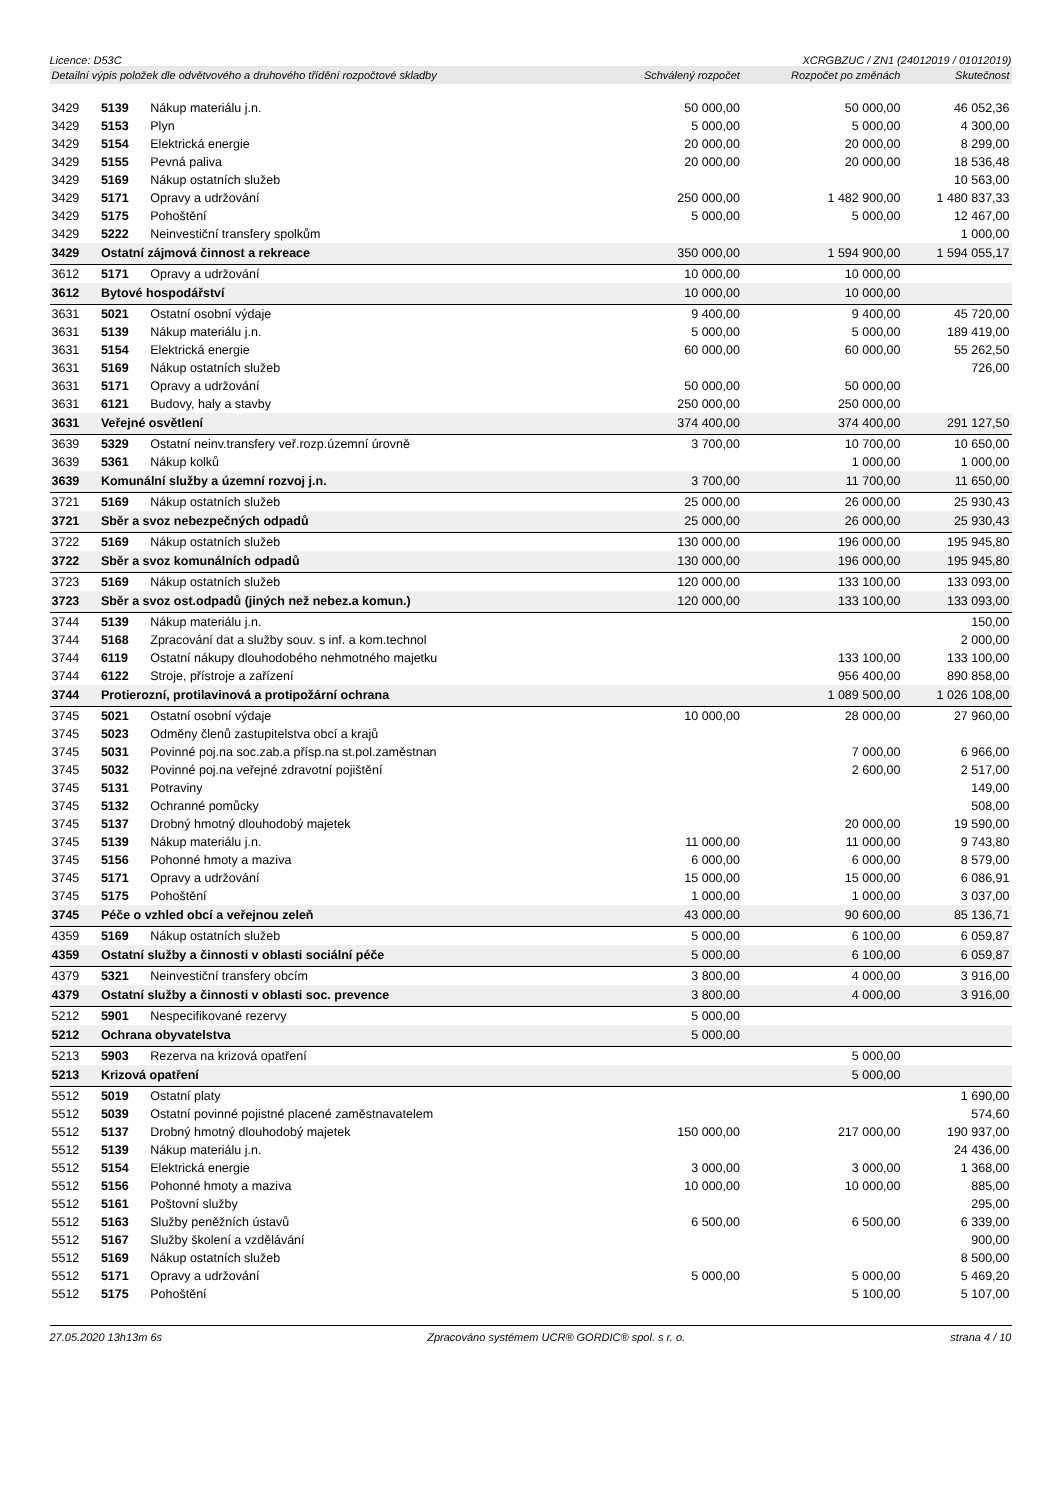Licence: D53C XCRGBZUC / ZN1 (24012019 / 01012019)
| Detailní výpis položek dle odvětvového a druhového třídění rozpočtové skladby | | | Schválený rozpočet | Rozpočet po změnách | Skutečnost |
| --- | --- | --- | --- | --- | --- |
| 3429 | 5139 | Nákup materiálu j.n. | 50 000,00 | 50 000,00 | 46 052,36 |
| 3429 | 5153 | Plyn | 5 000,00 | 5 000,00 | 4 300,00 |
| 3429 | 5154 | Elektrická energie | 20 000,00 | 20 000,00 | 8 299,00 |
| 3429 | 5155 | Pevná paliva | 20 000,00 | 20 000,00 | 18 536,48 |
| 3429 | 5169 | Nákup ostatních služeb | | | 10 563,00 |
| 3429 | 5171 | Opravy a udržování | 250 000,00 | 1 482 900,00 | 1 480 837,33 |
| 3429 | 5175 | Pohoštění | 5 000,00 | 5 000,00 | 12 467,00 |
| 3429 | 5222 | Neinvestiční transfery spolkům | | | 1 000,00 |
| 3429 | Ostatní zájmová činnost a rekreace | | 350 000,00 | 1 594 900,00 | 1 594 055,17 |
| 3612 | 5171 | Opravy a udržování | 10 000,00 | 10 000,00 | |
| 3612 | Bytové hospodářství | | 10 000,00 | 10 000,00 | |
| 3631 | 5021 | Ostatní osobní výdaje | 9 400,00 | 9 400,00 | 45 720,00 |
| 3631 | 5139 | Nákup materiálu j.n. | 5 000,00 | 5 000,00 | 189 419,00 |
| 3631 | 5154 | Elektrická energie | 60 000,00 | 60 000,00 | 55 262,50 |
| 3631 | 5169 | Nákup ostatních služeb | | | 726,00 |
| 3631 | 5171 | Opravy a udržování | 50 000,00 | 50 000,00 | |
| 3631 | 6121 | Budovy, haly a stavby | 250 000,00 | 250 000,00 | |
| 3631 | Veřejné osvětlení | | 374 400,00 | 374 400,00 | 291 127,50 |
| 3639 | 5329 | Ostatní neinv.transfery veř.rozp.územní úrovně | 3 700,00 | 10 700,00 | 10 650,00 |
| 3639 | 5361 | Nákup kolků | | 1 000,00 | 1 000,00 |
| 3639 | Komunální služby a územní rozvoj j.n. | | 3 700,00 | 11 700,00 | 11 650,00 |
| 3721 | 5169 | Nákup ostatních služeb | 25 000,00 | 26 000,00 | 25 930,43 |
| 3721 | Sběr a svoz nebezpečných odpadů | | 25 000,00 | 26 000,00 | 25 930,43 |
| 3722 | 5169 | Nákup ostatních služeb | 130 000,00 | 196 000,00 | 195 945,80 |
| 3722 | Sběr a svoz komunálních odpadů | | 130 000,00 | 196 000,00 | 195 945,80 |
| 3723 | 5169 | Nákup ostatních služeb | 120 000,00 | 133 100,00 | 133 093,00 |
| 3723 | Sběr a svoz ost.odpadů (jiných než nebez.a komun.) | | 120 000,00 | 133 100,00 | 133 093,00 |
| 3744 | 5139 | Nákup materiálu j.n. | | | 150,00 |
| 3744 | 5168 | Zpracování dat a služby souv. s inf. a kom.technol | | | 2 000,00 |
| 3744 | 6119 | Ostatní nákupy dlouhodobého nehmotného majetku | | 133 100,00 | 133 100,00 |
| 3744 | 6122 | Stroje, přístroje a zařízení | | 956 400,00 | 890 858,00 |
| 3744 | Protierozní, protilavinová a protipožární ochrana | | | 1 089 500,00 | 1 026 108,00 |
| 3745 | 5021 | Ostatní osobní výdaje | 10 000,00 | 28 000,00 | 27 960,00 |
| 3745 | 5023 | Odměny členů zastupitelstva obcí a krajů | | | |
| 3745 | 5031 | Povinné poj.na soc.zab.a přísp.na st.pol.zaměstnan | | 7 000,00 | 6 966,00 |
| 3745 | 5032 | Povinné poj.na veřejné zdravotní pojištění | | 2 600,00 | 2 517,00 |
| 3745 | 5131 | Potraviny | | | 149,00 |
| 3745 | 5132 | Ochranné pomůcky | | | 508,00 |
| 3745 | 5137 | Drobný hmotný dlouhodobý majetek | | 20 000,00 | 19 590,00 |
| 3745 | 5139 | Nákup materiálu j.n. | 11 000,00 | 11 000,00 | 9 743,80 |
| 3745 | 5156 | Pohonné hmoty a maziva | 6 000,00 | 6 000,00 | 8 579,00 |
| 3745 | 5171 | Opravy a udržování | 15 000,00 | 15 000,00 | 6 086,91 |
| 3745 | 5175 | Pohoštění | 1 000,00 | 1 000,00 | 3 037,00 |
| 3745 | Péče o vzhled obcí a veřejnou zeleň | | 43 000,00 | 90 600,00 | 85 136,71 |
| 4359 | 5169 | Nákup ostatních služeb | 5 000,00 | 6 100,00 | 6 059,87 |
| 4359 | Ostatní služby a činnosti v oblasti sociální péče | | 5 000,00 | 6 100,00 | 6 059,87 |
| 4379 | 5321 | Neinvestiční transfery obcím | 3 800,00 | 4 000,00 | 3 916,00 |
| 4379 | Ostatní služby a činnosti v oblasti soc. prevence | | 3 800,00 | 4 000,00 | 3 916,00 |
| 5212 | 5901 | Nespecifikované rezervy | 5 000,00 | | |
| 5212 | Ochrana obyvatelstva | | 5 000,00 | | |
| 5213 | 5903 | Rezerva na krizová opatření | | 5 000,00 | |
| 5213 | Krizová opatření | | | 5 000,00 | |
| 5512 | 5019 | Ostatní platy | | | 1 690,00 |
| 5512 | 5039 | Ostatní povinné pojistné placené zaměstnavatelem | | | 574,60 |
| 5512 | 5137 | Drobný hmotný dlouhodobý majetek | 150 000,00 | 217 000,00 | 190 937,00 |
| 5512 | 5139 | Nákup materiálu j.n. | | | 24 436,00 |
| 5512 | 5154 | Elektrická energie | 3 000,00 | 3 000,00 | 1 368,00 |
| 5512 | 5156 | Pohonné hmoty a maziva | 10 000,00 | 10 000,00 | 885,00 |
| 5512 | 5161 | Poštovní služby | | | 295,00 |
| 5512 | 5163 | Služby peněžních ústavů | 6 500,00 | 6 500,00 | 6 339,00 |
| 5512 | 5167 | Služby školení a vzdělávání | | | 900,00 |
| 5512 | 5169 | Nákup ostatních služeb | | | 8 500,00 |
| 5512 | 5171 | Opravy a udržování | 5 000,00 | 5 000,00 | 5 469,20 |
| 5512 | 5175 | Pohoštění | | 5 100,00 | 5 107,00 |
27.05.2020 13h13m 6s Zpracováno systémem UCR® GORDIC® spol. s r. o. strana 4 / 10